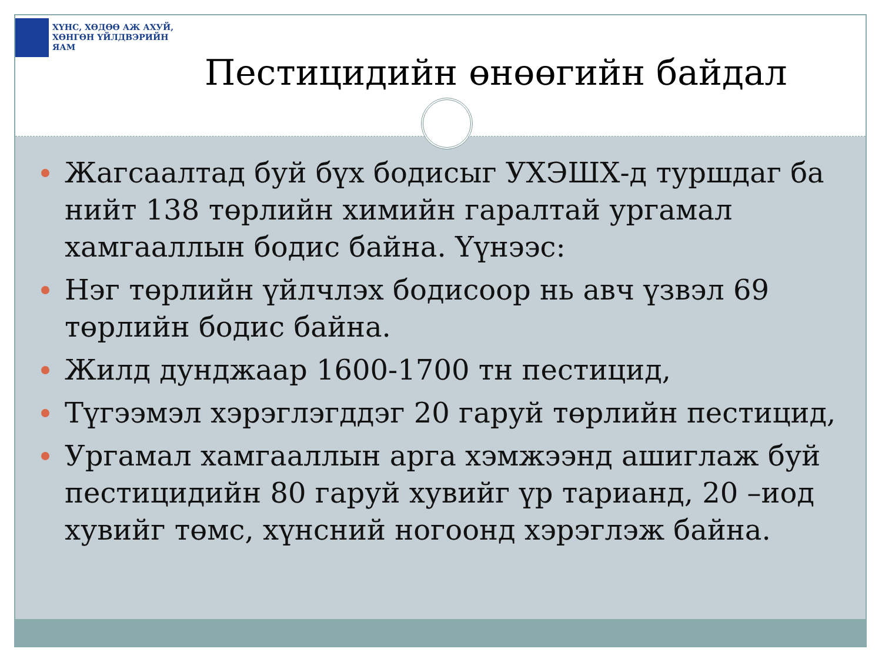ХҮНС, ХӨДӨӨ АЖ АХУЙ,
ХӨНГӨН ҮЙЛДВЭРИЙН ЯАМ
Пестицидийн өнөөгийн байдал
Жагсаалтад буй бүх бодисыг УХЭШХ-д туршдаг ба нийт 138 төрлийн химийн гаралтай ургамал хамгааллын бодис байна. Үүнээс:
Нэг төрлийн үйлчлэх бодисоор нь авч үзвэл 69 төрлийн бодис байна.
Жилд дунджаар 1600-1700 тн пестицид,
Түгээмэл хэрэглэгддэг 20 гаруй төрлийн пестицид,
Ургамал хамгааллын арга хэмжээнд ашиглаж буй пестицидийн 80 гаруй хувийг үр тарианд, 20 –иод хувийг төмс, хүнсний ногоонд хэрэглэж байна.